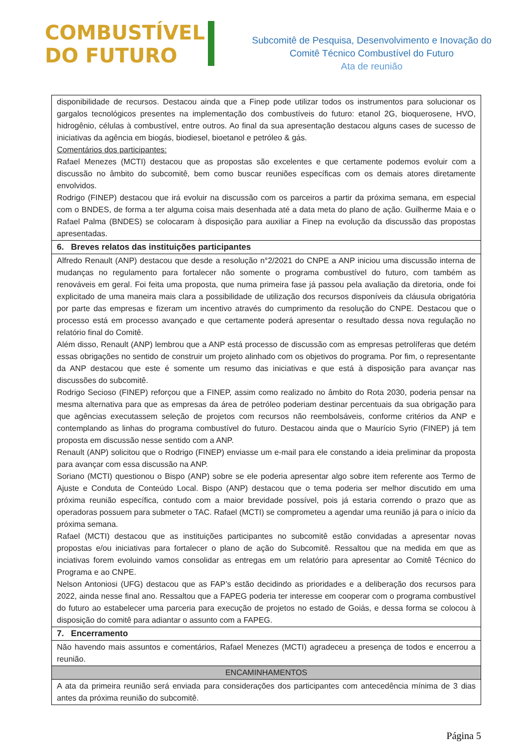COMBUSTÍVEL
DO FUTURO
Subcomitê de Pesquisa, Desenvolvimento e Inovação do
Comitê Técnico Combustível do Futuro
Ata de reunião
| disponibilidade de recursos. Destacou ainda que a Finep pode utilizar todos os instrumentos para solucionar os gargalos tecnológicos presentes na implementação dos combustíveis do futuro: etanol 2G, bioquerosene, HVO, hidrogênio, células à combustível, entre outros. Ao final da sua apresentação destacou alguns cases de sucesso de iniciativas da agência em biogás, biodiesel, bioetanol e petróleo & gás. Comentários dos participantes: Rafael Menezes (MCTI) destacou que as propostas são excelentes e que certamente podemos evoluir com a discussão no âmbito do subcomitê, bem como buscar reuniões específicas com os demais atores diretamente envolvidos. Rodrigo (FINEP) destacou que irá evoluir na discussão com os parceiros a partir da próxima semana, em especial com o BNDES, de forma a ter alguma coisa mais desenhada até a data meta do plano de ação. Guilherme Maia e o Rafael Palma (BNDES) se colocaram à disposição para auxiliar a Finep na evolução da discussão das propostas apresentadas. |
| 6. Breves relatos das instituições participantes |
| Alfredo Renault (ANP) destacou que desde a resolução n°2/2021 do CNPE a ANP iniciou uma discussão interna de mudanças no regulamento para fortalecer não somente o programa combustível do futuro, com também as renováveis em geral. Foi feita uma proposta, que numa primeira fase já passou pela avaliação da diretoria, onde foi explicitado de uma maneira mais clara a possibilidade de utilização dos recursos disponíveis da cláusula obrigatória por parte das empresas e fizeram um incentivo através do cumprimento da resolução do CNPE. Destacou que o processo está em processo avançado e que certamente poderá apresentar o resultado dessa nova regulação no relatório final do Comitê. Além disso, Renault (ANP) lembrou que a ANP está processo de discussão com as empresas petrolíferas que detém essas obrigações no sentido de construir um projeto alinhado com os objetivos do programa. Por fim, o representante da ANP destacou que este é somente um resumo das iniciativas e que está à disposição para avançar nas discussões do subcomitê. Rodrigo Secioso (FINEP) reforçou que a FINEP, assim como realizado no âmbito do Rota 2030, poderia pensar na mesma alternativa para que as empresas da área de petróleo poderiam destinar percentuais da sua obrigação para que agências executassem seleção de projetos com recursos não reembolsáveis, conforme critérios da ANP e contemplando as linhas do programa combustível do futuro. Destacou ainda que o Maurício Syrio (FINEP) já tem proposta em discussão nesse sentido com a ANP. Renault (ANP) solicitou que o Rodrigo (FINEP) enviasse um e-mail para ele constando a ideia preliminar da proposta para avançar com essa discussão na ANP. Soriano (MCTI) questionou o Bispo (ANP) sobre se ele poderia apresentar algo sobre item referente aos Termo de Ajuste e Conduta de Conteúdo Local. Bispo (ANP) destacou que o tema poderia ser melhor discutido em uma próxima reunião específica, contudo com a maior brevidade possível, pois já estaria correndo o prazo que as operadoras possuem para submeter o TAC. Rafael (MCTI) se comprometeu a agendar uma reunião já para o início da próxima semana. Rafael (MCTI) destacou que as instituições participantes no subcomitê estão convidadas a apresentar novas propostas e/ou iniciativas para fortalecer o plano de ação do Subcomitê. Ressaltou que na medida em que as inciativas forem evoluindo vamos consolidar as entregas em um relatório para apresentar ao Comitê Técnico do Programa e ao CNPE. Nelson Antoniosi (UFG) destacou que as FAP’s estão decidindo as prioridades e a deliberação dos recursos para 2022, ainda nesse final ano. Ressaltou que a FAPEG poderia ter interesse em cooperar com o programa combustível do futuro ao estabelecer uma parceria para execução de projetos no estado de Goiás, e dessa forma se colocou à disposição do comitê para adiantar o assunto com a FAPEG. |
| 7. Encerramento |
| Não havendo mais assuntos e comentários, Rafael Menezes (MCTI) agradeceu a presença de todos e encerrou a reunião. |
| ENCAMINHAMENTOS |
| A ata da primeira reunião será enviada para considerações dos participantes com antecedência mínima de 3 dias antes da próxima reunião do subcomitê. |
Página 5